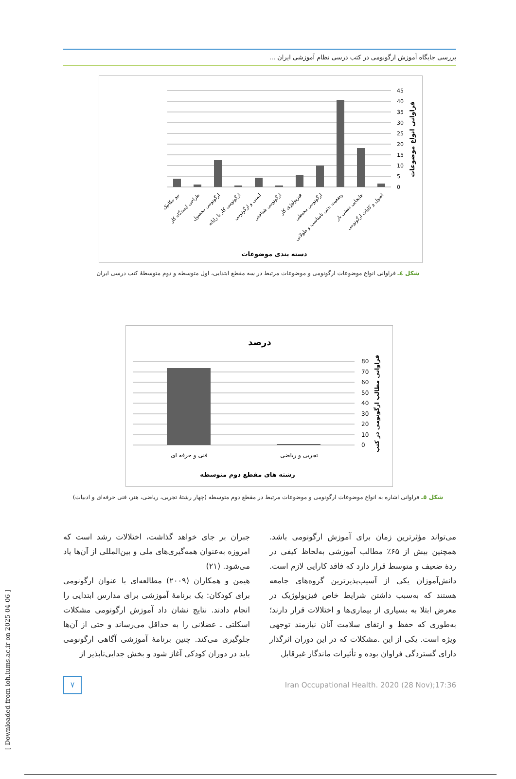[ Downloaded from ioh.iums.ac.ir on 2025-04-06 ]
بررسی جایگاه آموزش ارگونومی در کتب درسی نظام آموزشی ایران ...
45
40
35
30
25
20
15
10
5
0
فراوانی انواع موضوعات
دسته بندی موضوعات
بیو مکانیک
طراحی ایستگاه کار
ارگونومی محصول
ارگونومی کار با رایانه
ایمنی و ارگونومی
ارگونومی شناختی
فیزیولوژی کار
ارگونومی محیطی
وضعیت بدنی نامناسب و طولانی
جابجایی دستی بار
اصول و کلیات ارگونومی
شکل ٤ـ فراوانی انواع موضوعات ارگونومی و موضوعات مرتبط در سه مقطع ابتدایی، اول متوسطه و دوم متوسطهٔ کتب درسی ایران
درصد
80
70
60
50
40
30
20
10
0
فراوانی مطالب ارگونومی در کتب
فنی و حرفه ای
تجربی و ریاضی
رشته های مقطع دوم متوسطه
شکل ٥ـ فراوانی اشاره به انواع موضوعات ارگونومی و موضوعات مرتبط در مقطع دوم متوسطه (چهار رشتهٔ تجربی، ریاضی، هنر، فنی حرفه‌ای و ادبیات)
می‌تواند مؤثرترین زمان برای آموزش ارگونومی باشد. همچنین بیش از ۶۵٪ مطالب آموزشی به‌لحاظ کیفی در ردهٔ ضعیف و متوسط قرار دارد که فاقد کارایی لازم است. دانش‌آموزان یکی از آسیب‌پذیرترین گروه‌های جامعه هستند که به‌سبب داشتن شرایط خاص فیزیولوژیک در معرض ابتلا به بسیاری از بیماری‌ها و اختلالات قرار دارند؛ به‌طوری که حفظ و ارتقای سلامت آنان نیازمند توجهی ویژه است. یکی از این .مشکلات که در این دوران اثرگذار دارای گستردگی فراوان بوده و تأثیرات ماندگار غیرقابل
جبران بر جای خواهد گذاشت، اختلالات رشد است که امروزه به‌عنوان همه‌گیری‌های ملی و بین‌المللی از آن‌ها یاد می‌شود. (۲۱)
هیمن و همکاران (۲۰۰۹) مطالعه‌ای با عنوان ارگونومی برای کودکان: یک برنامهٔ آموزشی برای مدارس ابتدایی را انجام دادند. نتایج نشان داد آموزش ارگونومی مشکلات اسکلتی ـ عضلانی را به حداقل می‌رساند و حتی از آن‌ها جلوگیری می‌کند. چنین برنامهٔ آموزشی آگاهی ارگونومی باید در دوران کودکی آغاز شود و بخش جدایی‌ناپذیر از
۷
Iran Occupational Health. 2020 (28 Nov);17:36